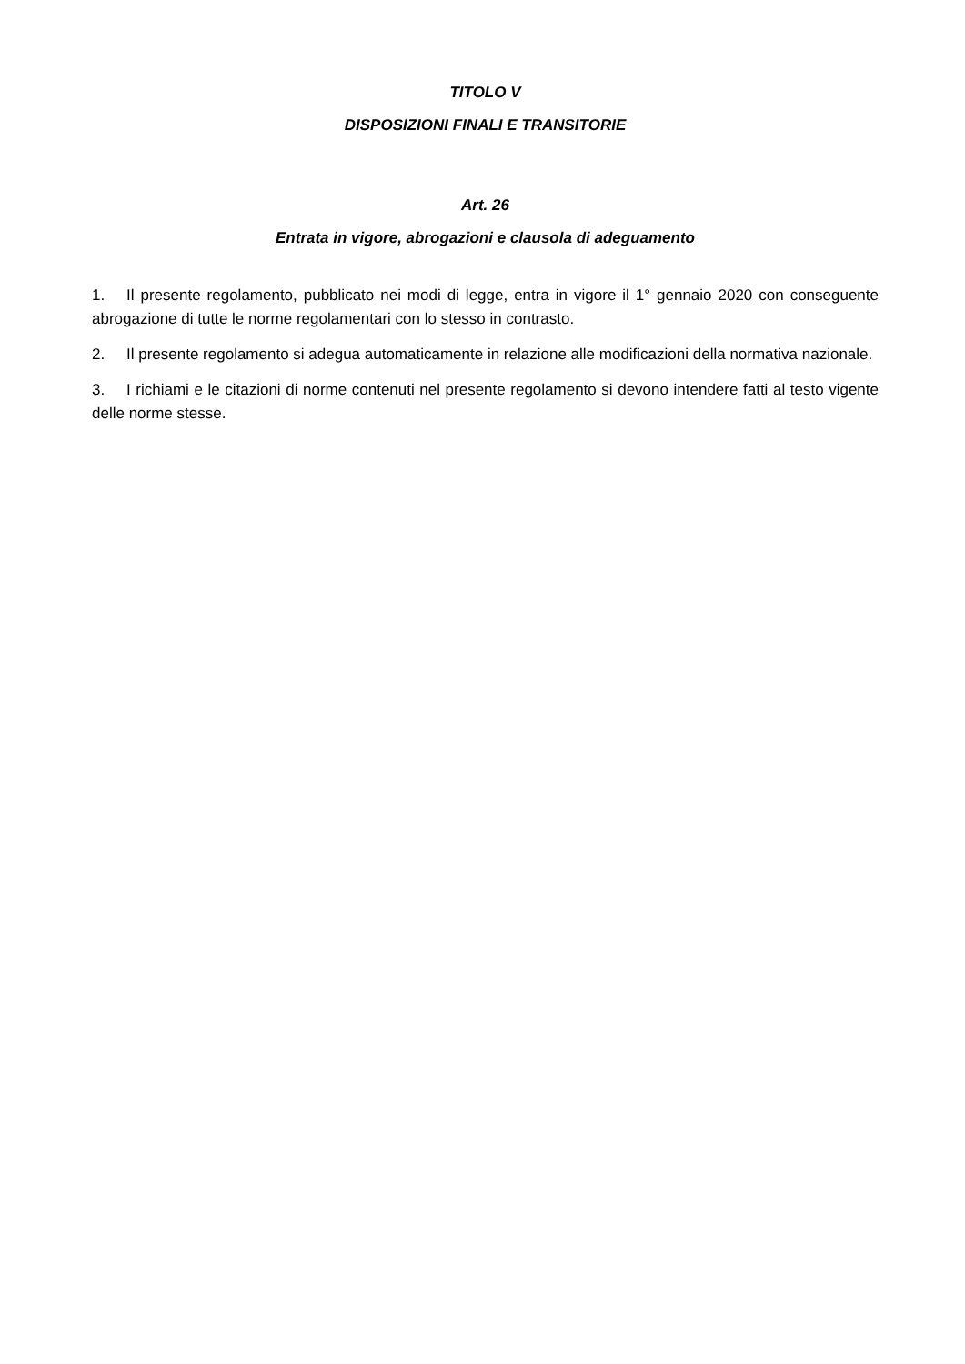TITOLO V
DISPOSIZIONI FINALI E TRANSITORIE
Art. 26
Entrata in vigore, abrogazioni e clausola di adeguamento
1. Il presente regolamento, pubblicato nei modi di legge, entra in vigore il 1° gennaio 2020 con conseguente abrogazione di tutte le norme regolamentari con lo stesso in contrasto.
2. Il presente regolamento si adegua automaticamente in relazione alle modificazioni della normativa nazionale.
3. I richiami e le citazioni di norme contenuti nel presente regolamento si devono intendere fatti al testo vigente delle norme stesse.